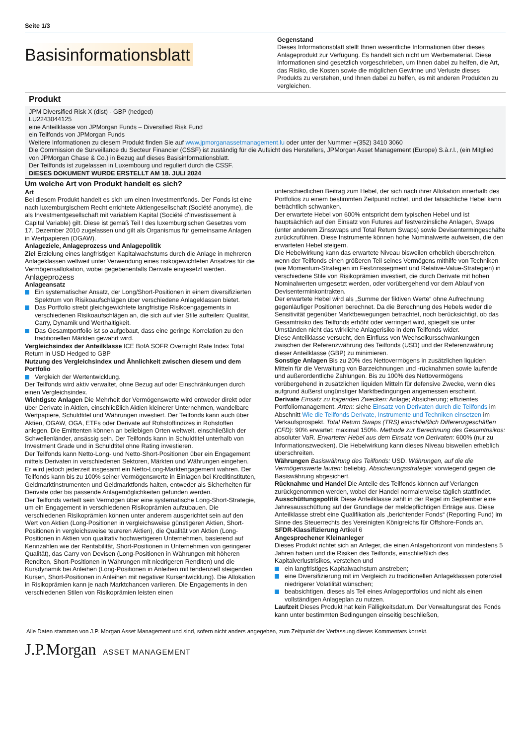Seite 1/3
Basisinformationsblatt
Gegenstand
Dieses Informationsblatt stellt Ihnen wesentliche Informationen über dieses Anlageprodukt zur Verfügung. Es handelt sich nicht um Werbematerial. Diese Informationen sind gesetzlich vorgeschrieben, um Ihnen dabei zu helfen, die Art, das Risiko, die Kosten sowie die möglichen Gewinne und Verluste dieses Produkts zu verstehen, und Ihnen dabei zu helfen, es mit anderen Produkten zu vergleichen.
Produkt
JPM Diversified Risk X (dist) - GBP (hedged)
LU2243044125
eine Anteilklasse von JPMorgan Funds – Diversified Risk Fund
ein Teilfonds von JPMorgan Funds
Weitere Informationen zu diesem Produkt finden Sie auf www.jpmorganassetmanagement.lu oder unter der Nummer +(352) 3410 3060
Die Commission de Surveillance du Secteur Financier (CSSF) ist zuständig für die Aufsicht des Herstellers, JPMorgan Asset Management (Europe) S.à.r.l., (ein Mitglied von JPMorgan Chase & Co.) in Bezug auf dieses Basisinformationsblatt.
Der Teilfonds ist zugelassen in Luxembourg und reguliert durch die CSSF.
DIESES DOKUMENT WURDE ERSTELLT AM 18. JULI 2024
Um welche Art von Produkt handelt es sich?
Art
Bei diesem Produkt handelt es sich um einen Investmentfonds. Der Fonds ist eine nach luxemburgischem Recht errichtete Aktiengesellschaft (Société anonyme), die als Investmentgesellschaft mit variablem Kapital (Société d'Investissement à Capital Variable) gilt. Diese ist gemäß Teil I des luxemburgischen Gesetzes vom 17. Dezember 2010 zugelassen und gilt als Organismus für gemeinsame Anlagen in Wertpapieren (OGAW).
Anlageziele, Anlageprozess und Anlagepolitik
Ziel Erzielung eines langfristigen Kapitalwachstums durch die Anlage in mehreren Anlageklassen weltweit unter Verwendung eines risikogewichteten Ansatzes für die Vermögensallokation, wobei gegebenenfalls Derivate eingesetzt werden.
Anlageprozess
Anlageansatz
Ein systematischer Ansatz, der Long/Short-Positionen in einem diversifizierten Spektrum von Risikoaufschlägen über verschiedene Anlageklassen bietet.
Das Portfolio strebt gleichgewichtete langfristige Risikoengagements in verschiedenen Risikoaufschlägen an, die sich auf vier Stile aufteilen: Qualität, Carry, Dynamik und Werthaltigkeit.
Das Gesamtportfolio ist so aufgebaut, dass eine geringe Korrelation zu den traditionellen Märkten gewahrt wird.
Vergleichsindex der Anteilklasse ICE BofA SOFR Overnight Rate Index Total Return in USD Hedged to GBP
Nutzung des Vergleichsindex und Ähnlichkeit zwischen diesem und dem Portfolio
Vergleich der Wertentwicklung.
Der Teilfonds wird aktiv verwaltet, ohne Bezug auf oder Einschränkungen durch einen Vergleichsindex.
Wichtigste Anlagen Die Mehrheit der Vermögenswerte wird entweder direkt oder über Derivate in Aktien, einschließlich Aktien kleinerer Unternehmen, wandelbare Wertpapiere, Schuldtitel und Währungen investiert. Der Teilfonds kann auch über Aktien, OGAW, OGA, ETFs oder Derivate auf Rohstoffindizes in Rohstoffen anlegen. Die Emittenten können an beliebigen Orten weltweit, einschließlich der Schwellenländer, ansässig sein. Der Teilfonds kann in Schuldtitel unterhalb von Investment Grade und in Schuldtitel ohne Rating investieren.
Der Teilfonds kann Netto-Long- und Netto-Short-Positionen über ein Engagement mittels Derivaten in verschiedenen Sektoren, Märkten und Währungen eingehen. Er wird jedoch jederzeit insgesamt ein Netto-Long-Marktengagement wahren. Der Teilfonds kann bis zu 100% seiner Vermögenswerte in Einlagen bei Kreditinstituten, Geldmarktinstrumenten und Geldmarktfonds halten, entweder als Sicherheiten für Derivate oder bis passende Anlagemöglichkeiten gefunden werden.
Der Teilfonds verteilt sein Vermögen über eine systematische Long-Short-Strategie, um ein Engagement in verschiedenen Risikoprämien aufzubauen. Die verschiedenen Risikoprämien können unter anderem ausgerichtet sein auf den Wert von Aktien (Long-Positionen in vergleichsweise günstigeren Aktien, Short-Positionen in vergleichsweise teureren Aktien), die Qualität von Aktien (Long-Positionen in Aktien von qualitativ hochwertigeren Unternehmen, basierend auf Kennzahlen wie der Rentabilität, Short-Positionen in Unternehmen von geringerer Qualität), das Carry von Devisen (Long-Positionen in Währungen mit höheren Renditen, Short-Positionen in Währungen mit niedrigeren Renditen) und die Kursdynamik bei Anleihen (Long-Positionen in Anleihen mit tendenziell steigenden Kursen, Short-Positionen in Anleihen mit negativer Kursentwicklung). Die Allokation in Risikoprämien kann je nach Marktchancen variieren. Die Engagements in den verschiedenen Stilen von Risikoprämien leisten einen
unterschiedlichen Beitrag zum Hebel, der sich nach ihrer Allokation innerhalb des Portfolios zu einem bestimmten Zeitpunkt richtet, und der tatsächliche Hebel kann beträchtlich schwanken.
Der erwartete Hebel von 600% entspricht dem typischen Hebel und ist hauptsächlich auf den Einsatz von Futures auf festverzinsliche Anlagen, Swaps (unter anderem Zinsswaps und Total Return Swaps) sowie Devisentermingeschäfte zurückzuführen. Diese Instrumente können hohe Nominalwerte aufweisen, die den erwarteten Hebel steigern.
Die Hebelwirkung kann das erwartete Niveau bisweilen erheblich überschreiten, wenn der Teilfonds einen größeren Teil seines Vermögens mithilfe von Techniken (wie Momentum-Strategien im Festzinssegment und Relative-Value-Strategien) in verschiedene Stile von Risikoprämien investiert, die durch Derivate mit hohen Nominalwerten umgesetzt werden, oder vorübergehend vor dem Ablauf von Devisenterminkontrakten.
Der erwartete Hebel wird als „Summe der fiktiven Werte“ ohne Aufrechnung gegenläufiger Positionen berechnet. Da die Berechnung des Hebels weder die Sensitivität gegenüber Marktbewegungen betrachtet, noch berücksichtigt, ob das Gesamtrisiko des Teilfonds erhöht oder verringert wird, spiegelt sie unter Umständen nicht das wirkliche Anlagerisiko in dem Teilfonds wider.
Diese Anteilklasse versucht, den Einfluss von Wechselkursschwankungen zwischen der Referenzwährung des Teilfonds (USD) und der Referenzwährung dieser Anteilklasse (GBP) zu minimieren.
Sonstige Anlagen Bis zu 20% des Nettovermögens in zusätzlichen liquiden Mitteln für die Verwaltung von Barzeichnungen und -rücknahmen sowie laufende und außerordentliche Zahlungen. Bis zu 100% des Nettovermögens vorübergehend in zusätzlichen liquiden Mitteln für defensive Zwecke, wenn dies aufgrund äußerst ungünstiger Marktbedingungen angemessen erscheint.
Derivate Einsatz zu folgenden Zwecken: Anlage; Absicherung; effizientes Portfoliomanagement. Arten: siehe Einsatz von Derivaten durch die Teilfonds im Abschnitt Wie die Teilfonds Derivate, Instrumente und Techniken einsetzen im Verkaufsprospekt. Total Return Swaps (TRS) einschließlich Differenzgeschäften (CFD): 90% erwartet; maximal 150%. Methode zur Berechnung des Gesamtrisikos: absoluter VaR. Erwarteter Hebel aus dem Einsatz von Derivaten: 600% (nur zu Informationszwecken). Die Hebelwirkung kann dieses Niveau bisweilen erheblich überschreiten.
Währungen Basiswährung des Teilfonds: USD. Währungen, auf die die Vermögenswerte lauten: beliebig. Absicherungsstrategie: vorwiegend gegen die Basiswährung abgesichert.
Rücknahme und Handel Die Anteile des Teilfonds können auf Verlangen zurückgenommen werden, wobei der Handel normalerweise täglich stattfindet.
Ausschüttungspolitik Diese Anteilklasse zahlt in der Regel im September eine Jahresausschüttung auf der Grundlage der meldepflichtigen Erträge aus. Diese Anteilklasse strebt eine Qualifikation als „berichtender Fonds“ (Reporting Fund) im Sinne des Steuerrechts des Vereinigten Königreichs für Offshore-Fonds an.
SFDR-Klassifizierung Artikel 6
Angesprochener Kleinanleger
Dieses Produkt richtet sich an Anleger, die einen Anlagehorizont von mindestens 5 Jahren haben und die Risiken des Teilfonds, einschließlich des Kapitalverlustrisikos, verstehen und
ein langfristiges Kapitalwachstum anstreben;
eine Diversifizierung mit im Vergleich zu traditionellen Anlageklassen potenziell niedrigerer Volatilität wünschen;
beabsichtigen, dieses als Teil eines Anlageportfolios und nicht als einen vollständigen Anlageplan zu nutzen.
Laufzeit Dieses Produkt hat kein Fälligkeitsdatum. Der Verwaltungsrat des Fonds kann unter bestimmten Bedingungen einseitig beschließen,
Alle Daten stammen von J.P. Morgan Asset Management und sind, sofern nicht anders angegeben, zum Zeitpunkt der Verfassung dieses Kommentars korrekt.
J.P.Morgan ASSET MANAGEMENT